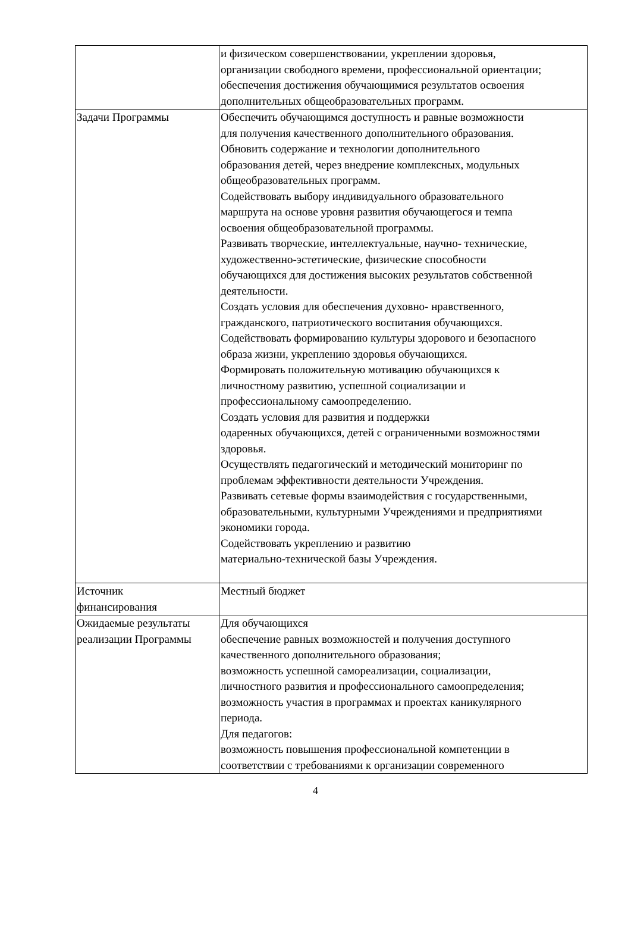| | и физическом совершенствовании, укреплении здоровья, организации свободного времени, профессиональной ориентации; обеспечения достижения обучающимися результатов освоения дополнительных общеобразовательных программ. |
| Задачи Программы | Обеспечить обучающимся доступность и равные возможности для получения качественного дополнительного образования. Обновить содержание и технологии дополнительного образования детей, через внедрение комплексных, модульных общеобразовательных программ. Содействовать выбору индивидуального образовательного маршрута на основе уровня развития обучающегося и темпа освоения общеобразовательной программы. Развивать творческие, интеллектуальные, научно- технические, художественно-эстетические, физические способности обучающихся для достижения высоких результатов собственной деятельности. Создать условия для обеспечения духовно- нравственного, гражданского, патриотического воспитания обучающихся. Содействовать формированию культуры здорового и безопасного образа жизни, укреплению здоровья обучающихся. Формировать положительную мотивацию обучающихся к личностному развитию, успешной социализации и профессиональному самоопределению. Создать условия для развития и поддержки одаренных обучающихся, детей с ограниченными возможностями здоровья. Осуществлять педагогический и методический мониторинг по проблемам эффективности деятельности Учреждения. Развивать сетевые формы взаимодействия с государственными, образовательными, культурными Учреждениями и предприятиями экономики города. Содействовать укреплению и развитию материально-технической базы Учреждения. |
| Источник финансирования | Местный бюджет |
| Ожидаемые результаты реализации Программы | Для обучающихся обеспечение равных возможностей и получения доступного качественного дополнительного образования; возможность успешной самореализации, социализации, личностного развития и профессионального самоопределения; возможность участия в программах и проектах каникулярного периода. Для педагогов: возможность повышения профессиональной компетенции в соответствии с требованиями к организации современного |
4